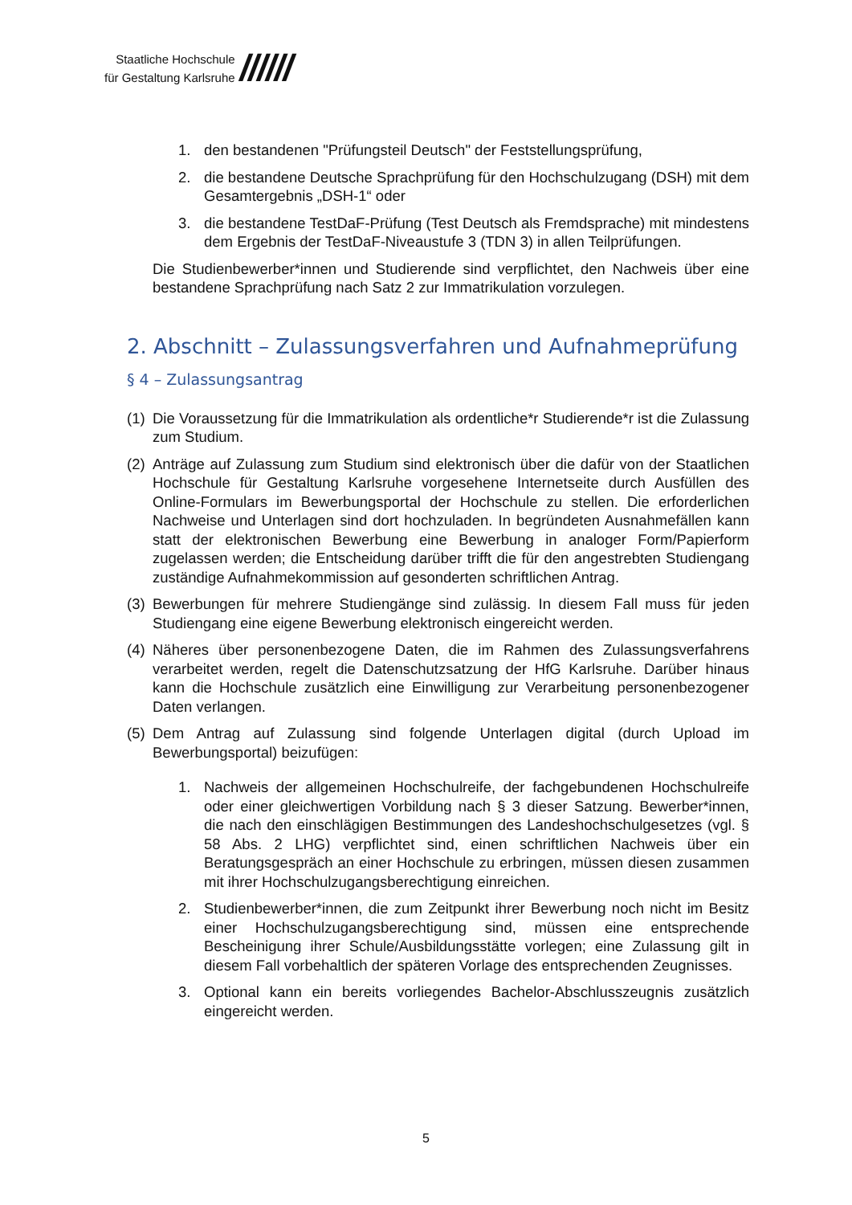Staatliche Hochschule
für Gestaltung Karlsruhe
//////
1. den bestandenen "Prüfungsteil Deutsch" der Feststellungsprüfung,
2. die bestandene Deutsche Sprachprüfung für den Hochschulzugang (DSH) mit dem Gesamtergebnis „DSH-1“ oder
3. die bestandene TestDaF-Prüfung (Test Deutsch als Fremdsprache) mit mindestens dem Ergebnis der TestDaF-Niveaustufe 3 (TDN 3) in allen Teilprüfungen.
Die Studienbewerber*innen und Studierende sind verpflichtet, den Nachweis über eine bestandene Sprachprüfung nach Satz 2 zur Immatrikulation vorzulegen.
2. Abschnitt – Zulassungsverfahren und Aufnahmeprüfung
§ 4 – Zulassungsantrag
(1) Die Voraussetzung für die Immatrikulation als ordentliche*r Studierende*r ist die Zulassung zum Studium.
(2) Anträge auf Zulassung zum Studium sind elektronisch über die dafür von der Staatlichen Hochschule für Gestaltung Karlsruhe vorgesehene Internetseite durch Ausfüllen des Online-Formulars im Bewerbungsportal der Hochschule zu stellen. Die erforderlichen Nachweise und Unterlagen sind dort hochzuladen. In begründeten Ausnahmefällen kann statt der elektronischen Bewerbung eine Bewerbung in analoger Form/Papierform zugelassen werden; die Entscheidung darüber trifft die für den angestrebten Studiengang zuständige Aufnahmekommission auf gesonderten schriftlichen Antrag.
(3) Bewerbungen für mehrere Studiengänge sind zulässig. In diesem Fall muss für jeden Studiengang eine eigene Bewerbung elektronisch eingereicht werden.
(4) Näheres über personenbezogene Daten, die im Rahmen des Zulassungsverfahrens verarbeitet werden, regelt die Datenschutzsatzung der HfG Karlsruhe. Darüber hinaus kann die Hochschule zusätzlich eine Einwilligung zur Verarbeitung personenbezogener Daten verlangen.
(5) Dem Antrag auf Zulassung sind folgende Unterlagen digital (durch Upload im Bewerbungsportal) beizufügen:
1. Nachweis der allgemeinen Hochschulreife, der fachgebundenen Hochschulreife oder einer gleichwertigen Vorbildung nach § 3 dieser Satzung. Bewerber*innen, die nach den einschlägigen Bestimmungen des Landeshochschulgesetzes (vgl. § 58 Abs. 2 LHG) verpflichtet sind, einen schriftlichen Nachweis über ein Beratungsgespräch an einer Hochschule zu erbringen, müssen diesen zusammen mit ihrer Hochschulzugangsberechtigung einreichen.
2. Studienbewerber*innen, die zum Zeitpunkt ihrer Bewerbung noch nicht im Besitz einer Hochschulzugangsberechtigung sind, müssen eine entsprechende Bescheinigung ihrer Schule/Ausbildungsstätte vorlegen; eine Zulassung gilt in diesem Fall vorbehaltlich der späteren Vorlage des entsprechenden Zeugnisses.
3. Optional kann ein bereits vorliegendes Bachelor-Abschlusszeugnis zusätzlich eingereicht werden.
5